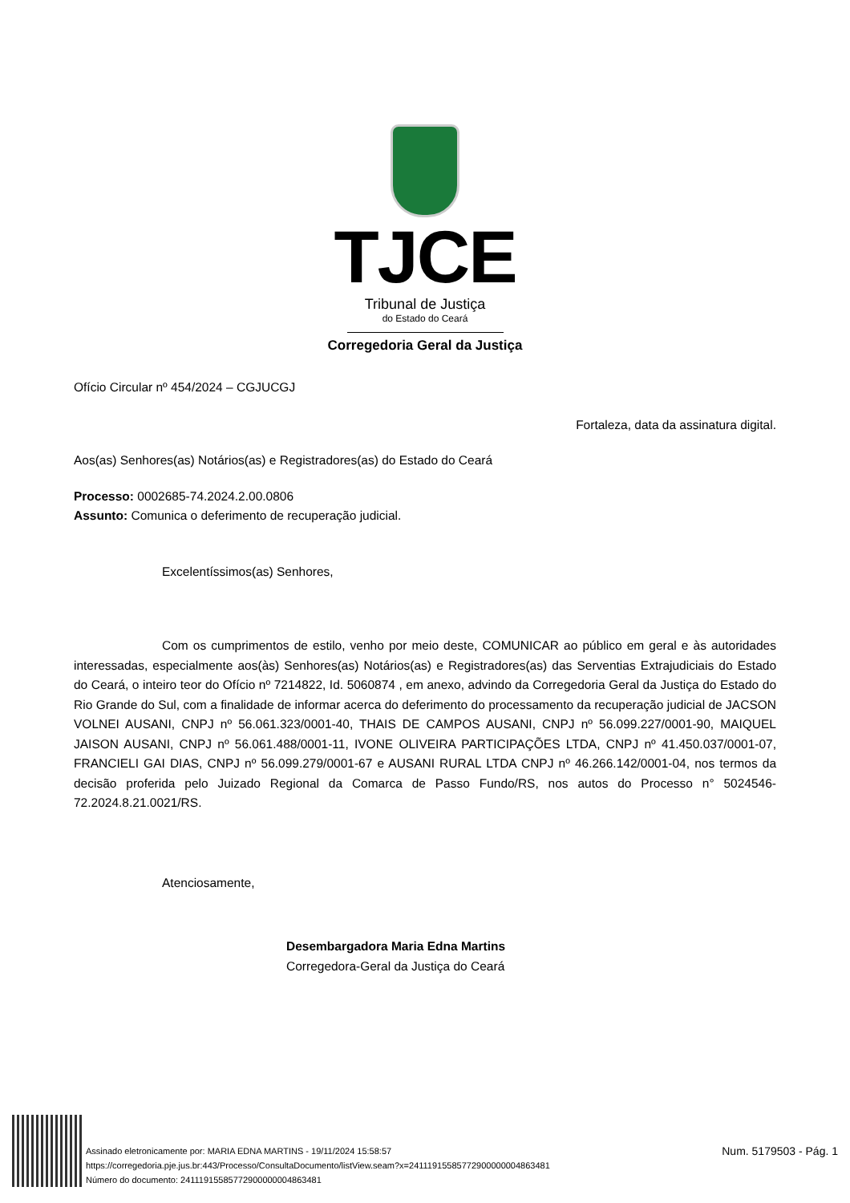TJCE
Tribunal de Justiça
do Estado do Ceará
Corregedoria Geral da Justiça
Ofício Circular nº 454/2024 – CGJUCGJ
Fortaleza, data da assinatura digital.
Aos(as) Senhores(as) Notários(as) e Registradores(as) do Estado do Ceará
Processo: 0002685-74.2024.2.00.0806
Assunto: Comunica o deferimento de recuperação judicial.
Excelentíssimos(as) Senhores,
Com os cumprimentos de estilo, venho por meio deste, COMUNICAR ao público em geral e às autoridades interessadas, especialmente aos(às) Senhores(as) Notários(as) e Registradores(as) das Serventias Extrajudiciais do Estado do Ceará, o inteiro teor do Ofício nº 7214822, Id. 5060874 , em anexo, advindo da Corregedoria Geral da Justiça do Estado do Rio Grande do Sul, com a finalidade de informar acerca do deferimento do processamento da recuperação judicial de JACSON VOLNEI AUSANI, CNPJ nº 56.061.323/0001-40, THAIS DE CAMPOS AUSANI, CNPJ nº 56.099.227/0001-90, MAIQUEL JAISON AUSANI, CNPJ nº 56.061.488/0001-11, IVONE OLIVEIRA PARTICIPAÇÕES LTDA, CNPJ nº 41.450.037/0001-07, FRANCIELI GAI DIAS, CNPJ nº 56.099.279/0001-67 e AUSANI RURAL LTDA CNPJ nº 46.266.142/0001-04, nos termos da decisão proferida pelo Juizado Regional da Comarca de Passo Fundo/RS, nos autos do Processo n° 5024546-72.2024.8.21.0021/RS.
Atenciosamente,
Desembargadora Maria Edna Martins
Corregedora-Geral da Justiça do Ceará
Assinado eletronicamente por: MARIA EDNA MARTINS - 19/11/2024 15:58:57
https://corregedoria.pje.jus.br:443/Processo/ConsultaDocumento/listView.seam?x=24111915585772900000004863481
Número do documento: 24111915585772900000004863481
Num. 5179503 - Pág. 1